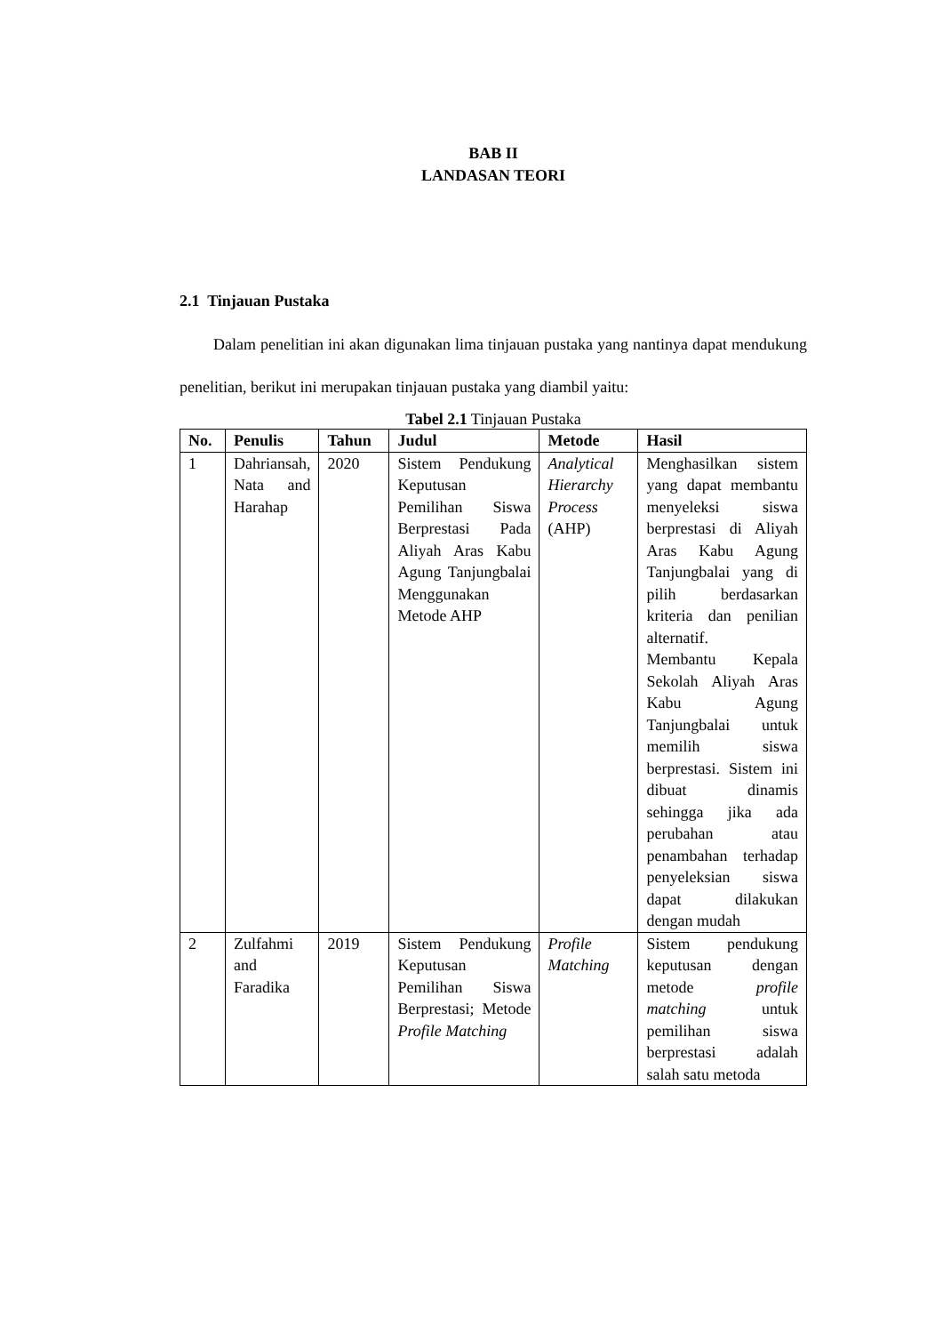BAB II
LANDASAN TEORI
2.1 Tinjauan Pustaka
Dalam penelitian ini akan digunakan lima tinjauan pustaka yang nantinya dapat mendukung penelitian, berikut ini merupakan tinjauan pustaka yang diambil yaitu:
Tabel 2.1 Tinjauan Pustaka
| No. | Penulis | Tahun | Judul | Metode | Hasil |
| --- | --- | --- | --- | --- | --- |
| 1 | Dahriansah, Nata and Harahap | 2020 | Sistem Pendukung Keputusan Pemilihan Siswa Berprestasi Pada Aliyah Aras Kabu Agung Tanjungbalai Menggunakan Metode AHP | Analytical Hierarchy Process (AHP) | Menghasilkan sistem yang dapat membantu menyeleksi siswa berprestasi di Aliyah Aras Kabu Agung Tanjungbalai yang di pilih berdasarkan kriteria dan penilian alternatif. Membantu Kepala Sekolah Aliyah Aras Kabu Agung Tanjungbalai untuk memilih siswa berprestasi. Sistem ini dibuat dinamis sehingga jika ada perubahan atau penambahan terhadap penyeleksian siswa dapat dilakukan dengan mudah |
| 2 | Zulfahmi and Faradika | 2019 | Sistem Pendukung Keputusan Pemilihan Siswa Berprestasi; Metode Profile Matching | Profile Matching | Sistem pendukung keputusan dengan metode profile matching untuk pemilihan siswa berprestasi adalah salah satu metoda |